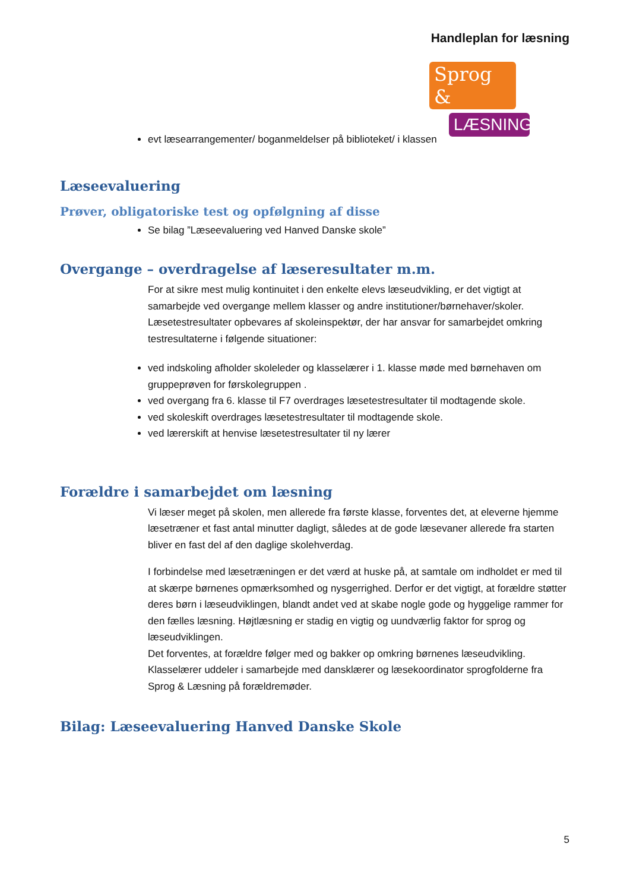Handleplan for læsning
Sprog &
LÆSNING
evt læsearrangementer/ boganmeldelser på biblioteket/ i klassen
Læseevaluering
Prøver, obligatoriske test og opfølgning af disse
Se bilag ”Læseevaluering ved Hanved Danske skole”
Overgange – overdragelse af læseresultater m.m.
For at sikre mest mulig kontinuitet i den enkelte elevs læseudvikling, er det vigtigt at samarbejde ved overgange mellem klasser og andre institutioner/børnehaver/skoler. Læsetestresultater opbevares af skoleinspektør, der har ansvar for samarbejdet omkring testresultaterne i følgende situationer:
ved indskoling afholder skoleleder og klasselærer i 1. klasse møde med børnehaven om gruppeprøven for førskolegruppen .
ved overgang fra 6. klasse til F7 overdrages læsetestresultater til modtagende skole.
ved skoleskift overdrages læsetestresultater til modtagende skole.
ved lærerskift at henvise læsetestresultater til ny lærer
Forældre i samarbejdet om læsning
Vi læser meget på skolen, men allerede fra første klasse, forventes det, at eleverne hjemme læsetræner et fast antal minutter dagligt, således at de gode læsevaner allerede fra starten bliver en fast del af den daglige skolehverdag.
I forbindelse med læsetræningen er det værd at huske på, at samtale om indholdet er med til at skærpe børnenes opmærksomhed og nysgerrighed. Derfor er det vigtigt, at forældre støtter deres børn i læseudviklingen, blandt andet ved at skabe nogle gode og hyggelige rammer for den fælles læsning. Højtlæsning er stadig en vigtig og uundværlig faktor for sprog og læseudviklingen.
Det forventes, at forældre følger med og bakker op omkring børnenes læseudvikling. Klasselærer uddeler i samarbejde med dansklærer og læsekoordinator sprogfolderne fra Sprog & Læsning på forældremøder.
Bilag: Læseevaluering Hanved Danske Skole
5